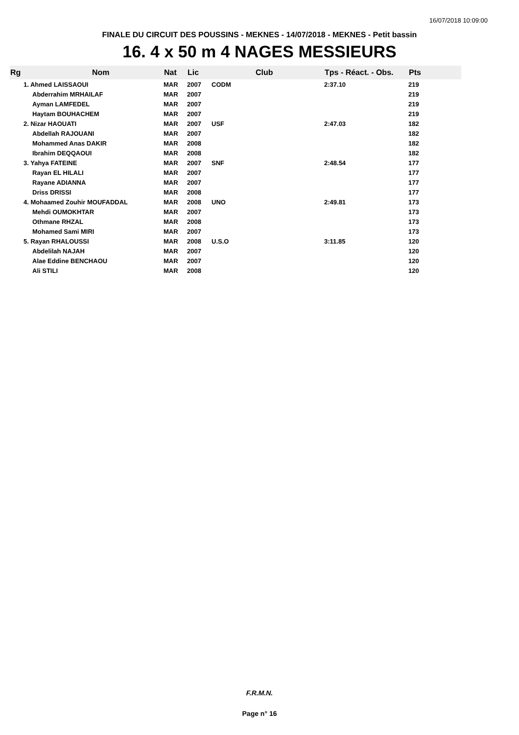16/07/2018 10:09:00
FINALE DU CIRCUIT DES POUSSINS - MEKNES - 14/07/2018 - MEKNES - Petit bassin
16. 4 x 50 m 4 NAGES MESSIEURS
| Rg | Nom | Nat | Lic | Club | Tps - Réact. - Obs. | Pts |
| --- | --- | --- | --- | --- | --- | --- |
| | 1. Ahmed LAISSAOUI | MAR | 2007 | CODM | 2:37.10 | 219 |
| | Abderrahim MRHAILAF | MAR | 2007 | | | 219 |
| | Ayman LAMFEDEL | MAR | 2007 | | | 219 |
| | Haytam BOUHACHEM | MAR | 2007 | | | 219 |
| | 2. Nizar HAOUATI | MAR | 2007 | USF | 2:47.03 | 182 |
| | Abdellah RAJOUANI | MAR | 2007 | | | 182 |
| | Mohammed Anas DAKIR | MAR | 2008 | | | 182 |
| | Ibrahim DEQQAOUI | MAR | 2008 | | | 182 |
| | 3. Yahya FATEINE | MAR | 2007 | SNF | 2:48.54 | 177 |
| | Rayan EL HILALI | MAR | 2007 | | | 177 |
| | Rayane ADIANNA | MAR | 2007 | | | 177 |
| | Driss DRISSI | MAR | 2008 | | | 177 |
| | 4. Mohaamed Zouhir MOUFADDAL | MAR | 2008 | UNO | 2:49.81 | 173 |
| | Mehdi OUMOKHTAR | MAR | 2007 | | | 173 |
| | Othmane RHZAL | MAR | 2008 | | | 173 |
| | Mohamed Sami MIRI | MAR | 2007 | | | 173 |
| | 5. Rayan RHALOUSSI | MAR | 2008 | U.S.O | 3:11.85 | 120 |
| | Abdelilah NAJAH | MAR | 2007 | | | 120 |
| | Alae Eddine BENCHAOU | MAR | 2007 | | | 120 |
| | Ali STILI | MAR | 2008 | | | 120 |
F.R.M.N.
Page n° 16